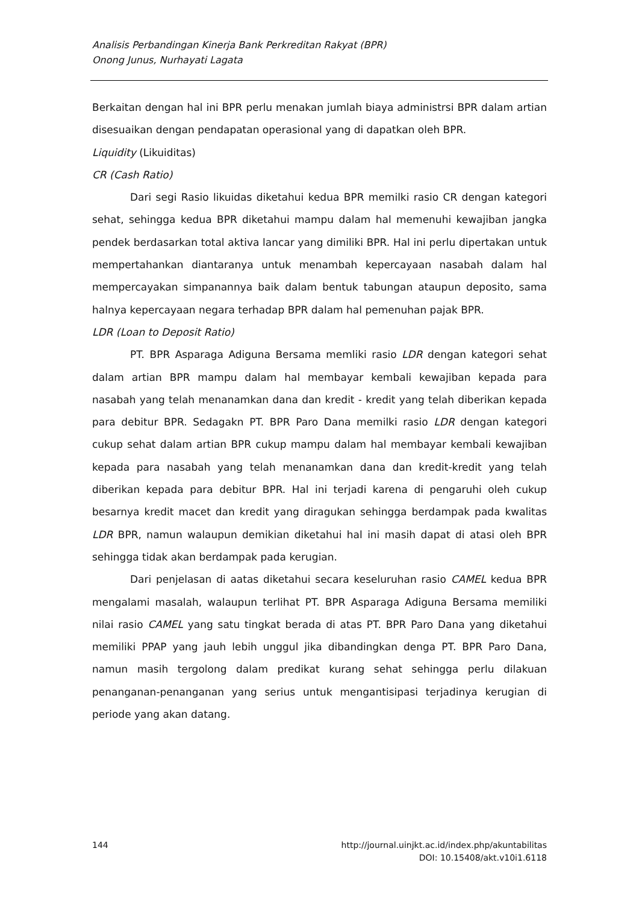Analisis Perbandingan Kinerja Bank Perkreditan Rakyat (BPR)
Onong Junus, Nurhayati Lagata
Berkaitan dengan hal ini BPR perlu menakan jumlah biaya administrsi BPR dalam artian disesuaikan dengan pendapatan operasional yang di dapatkan oleh BPR.
Liquidity (Likuiditas)
CR (Cash Ratio)
Dari segi Rasio likuidas diketahui kedua BPR memilki rasio CR dengan kategori sehat, sehingga kedua BPR diketahui mampu dalam hal memenuhi kewajiban jangka pendek berdasarkan total aktiva lancar yang dimiliki BPR. Hal ini perlu dipertakan untuk mempertahankan diantaranya untuk menambah kepercayaan nasabah dalam hal mempercayakan simpanannya baik dalam bentuk tabungan ataupun deposito, sama halnya kepercayaan negara terhadap BPR dalam hal pemenuhan pajak BPR.
LDR (Loan to Deposit Ratio)
PT. BPR Asparaga Adiguna Bersama memliki rasio LDR dengan kategori sehat dalam artian BPR mampu dalam hal membayar kembali kewajiban kepada para nasabah yang telah menanamkan dana dan kredit - kredit yang telah diberikan kepada para debitur BPR. Sedagakn PT. BPR Paro Dana memilki rasio LDR dengan kategori cukup sehat dalam artian BPR cukup mampu dalam hal membayar kembali kewajiban kepada para nasabah yang telah menanamkan dana dan kredit-kredit yang telah diberikan kepada para debitur BPR. Hal ini terjadi karena di pengaruhi oleh cukup besarnya kredit macet dan kredit yang diragukan sehingga berdampak pada kwalitas LDR BPR, namun walaupun demikian diketahui hal ini masih dapat di atasi oleh BPR sehingga tidak akan berdampak pada kerugian.
Dari penjelasan di aatas diketahui secara keseluruhan rasio CAMEL kedua BPR mengalami masalah, walaupun terlihat PT. BPR Asparaga Adiguna Bersama memiliki nilai rasio CAMEL yang satu tingkat berada di atas PT. BPR Paro Dana yang diketahui memiliki PPAP yang jauh lebih unggul jika dibandingkan denga PT. BPR Paro Dana, namun masih tergolong dalam predikat kurang sehat sehingga perlu dilakuan penanganan-penanganan yang serius untuk mengantisipasi terjadinya kerugian di periode yang akan datang.
144 http://journal.uinjkt.ac.id/index.php/akuntabilitas
DOI: 10.15408/akt.v10i1.6118